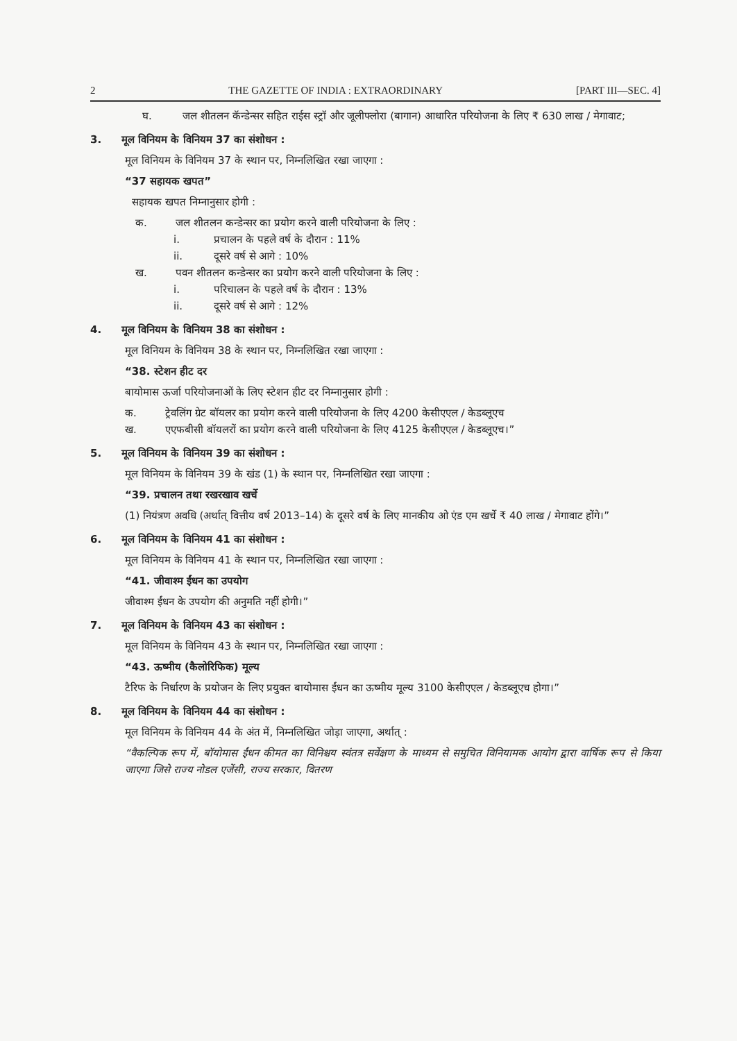2 THE GAZETTE OF INDIA : EXTRAORDINARY [PART III—SEC. 4]
घ. जल शीतलन कॅन्डेन्सर सहित राईस स्ट्रॉ और जूलीफ्लोरा (बागान) आधारित परियोजना के लिए ₹ 630 लाख / मेगावाट;
3. मूल विनियम के विनियम 37 का संशोधन :
मूल विनियम के विनियम 37 के स्थान पर, निम्नलिखित रखा जाएगा :
“37 सहायक खपत”
सहायक खपत निम्नानुसार होगी :
क. जल शीतलन कन्डेन्सर का प्रयोग करने वाली परियोजना के लिए :
i. प्रचालन के पहले वर्ष के दौरान : 11%
ii. दूसरे वर्ष से आगे : 10%
ख. पवन शीतलन कन्डेन्सर का प्रयोग करने वाली परियोजना के लिए :
i. परिचालन के पहले वर्ष के दौरान : 13%
ii. दूसरे वर्ष से आगे : 12%
4. मूल विनियम के विनियम 38 का संशोधन :
मूल विनियम के विनियम 38 के स्थान पर, निम्नलिखित रखा जाएगा :
“38. स्टेशन हीट दर
बायोमास ऊर्जा परियोजनाओं के लिए स्टेशन हीट दर निम्नानुसार होगी :
क. ट्रेवलिंग ग्रेट बॉयलर का प्रयोग करने वाली परियोजना के लिए 4200 केसीएएल / केडब्लूएच
ख. एएफबीसी बॉयलरों का प्रयोग करने वाली परियोजना के लिए 4125 केसीएएल / केडब्लूएच।”
5. मूल विनियम के विनियम 39 का संशोधन :
मूल विनियम के विनियम 39 के खंड (1) के स्थान पर, निम्नलिखित रखा जाएगा :
“39. प्रचालन तथा रखरखाव खर्चे
(1) नियंत्रण अवधि (अर्थात् वित्तीय वर्ष 2013–14) के दूसरे वर्ष के लिए मानकीय ओ एंड एम खर्चे ₹ 40 लाख / मेगावाट होंगे।”
6. मूल विनियम के विनियम 41 का संशोधन :
मूल विनियम के विनियम 41 के स्थान पर, निम्नलिखित रखा जाएगा :
“41. जीवाश्म ईंधन का उपयोग
जीवाश्म ईंधन के उपयोग की अनुमति नहीं होगी।”
7. मूल विनियम के विनियम 43 का संशोधन :
मूल विनियम के विनियम 43 के स्थान पर, निम्नलिखित रखा जाएगा :
“43. ऊष्मीय (कैलोरिफिक) मूल्य
टैरिफ के निर्धारण के प्रयोजन के लिए प्रयुक्त बायोमास ईंधन का ऊष्मीय मूल्य 3100 केसीएएल / केडब्लूएच होगा।”
8. मूल विनियम के विनियम 44 का संशोधन :
मूल विनियम के विनियम 44 के अंत में, निम्नलिखित जोड़ा जाएगा, अर्थात् :
“वैकल्पिक रूप में, बॉयोमास ईंधन कीमत का विनिश्चय स्वंतत्र सर्वेक्षण के माध्यम से समुचित विनियामक आयोग द्वारा वार्षिक रूप से किया जाएगा जिसे राज्य नोडल एजेंसी, राज्य सरकार, वितरण